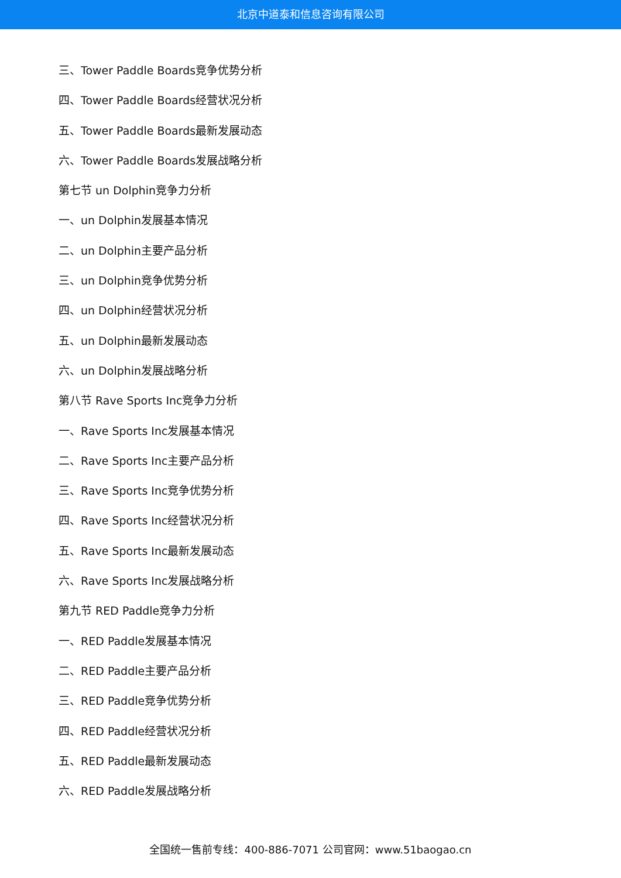北京中道泰和信息咨询有限公司
三、Tower Paddle Boards竞争优势分析
四、Tower Paddle Boards经营状况分析
五、Tower Paddle Boards最新发展动态
六、Tower Paddle Boards发展战略分析
第七节 un Dolphin竞争力分析
一、un Dolphin发展基本情况
二、un Dolphin主要产品分析
三、un Dolphin竞争优势分析
四、un Dolphin经营状况分析
五、un Dolphin最新发展动态
六、un Dolphin发展战略分析
第八节 Rave Sports Inc竞争力分析
一、Rave Sports Inc发展基本情况
二、Rave Sports Inc主要产品分析
三、Rave Sports Inc竞争优势分析
四、Rave Sports Inc经营状况分析
五、Rave Sports Inc最新发展动态
六、Rave Sports Inc发展战略分析
第九节 RED Paddle竞争力分析
一、RED Paddle发展基本情况
二、RED Paddle主要产品分析
三、RED Paddle竞争优势分析
四、RED Paddle经营状况分析
五、RED Paddle最新发展动态
六、RED Paddle发展战略分析
全国统一售前专线：400-886-7071 公司官网：www.51baogao.cn